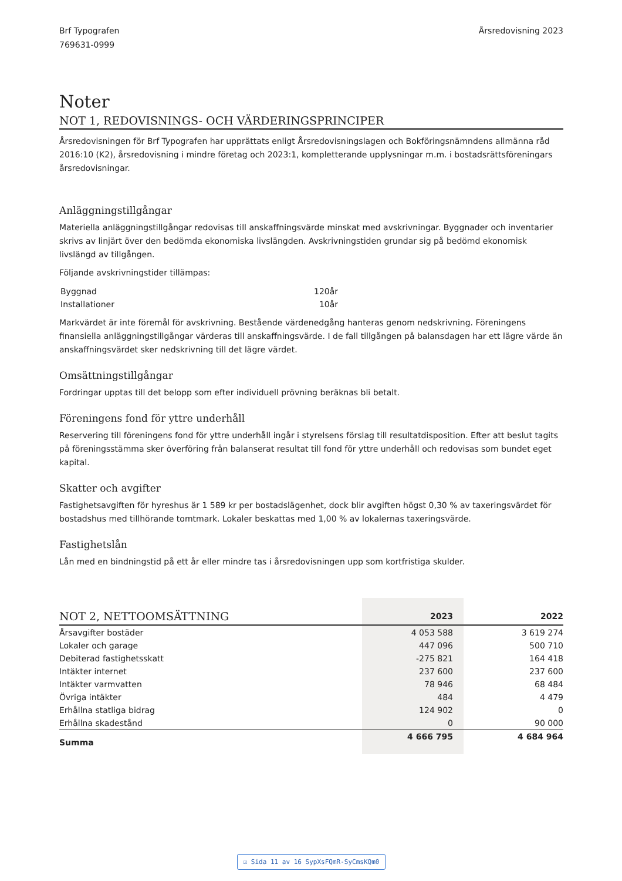Brf Typografen
769631-0999
Årsredovisning 2023
Noter
NOT 1, REDOVISNINGS- OCH VÄRDERINGSPRINCIPER
Årsredovisningen för Brf Typografen har upprättats enligt Årsredovisningslagen och Bokföringsnämndens allmänna råd 2016:10 (K2), årsredovisning i mindre företag och 2023:1, kompletterande upplysningar m.m. i bostadsrättsföreningars årsredovisningar.
Anläggningstillgångar
Materiella anläggningstillgångar redovisas till anskaffningsvärde minskat med avskrivningar. Byggnader och inventarier skrivs av linjärt över den bedömda ekonomiska livslängden. Avskrivningstiden grundar sig på bedömd ekonomisk livslängd av tillgången.
Följande avskrivningstider tillämpas:
| Byggnad | 120år |
| Installationer | 10år |
Markvärdet är inte föremål för avskrivning. Bestående värdenedgång hanteras genom nedskrivning. Föreningens finansiella anläggningstillgångar värderas till anskaffningsvärde. I de fall tillgången på balansdagen har ett lägre värde än anskaffningsvärdet sker nedskrivning till det lägre värdet.
Omsättningstillgångar
Fordringar upptas till det belopp som efter individuell prövning beräknas bli betalt.
Föreningens fond för yttre underhåll
Reservering till föreningens fond för yttre underhåll ingår i styrelsens förslag till resultatdisposition. Efter att beslut tagits på föreningsstämma sker överföring från balanserat resultat till fond för yttre underhåll och redovisas som bundet eget kapital.
Skatter och avgifter
Fastighetsavgiften för hyreshus är 1 589 kr per bostadslägenhet, dock blir avgiften högst 0,30 % av taxeringsvärdet för bostadshus med tillhörande tomtmark. Lokaler beskattas med 1,00 % av lokalernas taxeringsvärde.
Fastighetslån
Lån med en bindningstid på ett år eller mindre tas i årsredovisningen upp som kortfristiga skulder.
| NOT 2, NETTOOMSÄTTNING | 2023 | 2022 |
| --- | --- | --- |
| Årsavgifter bostäder | 4 053 588 | 3 619 274 |
| Lokaler och garage | 447 096 | 500 710 |
| Debiterad fastighetsskatt | -275 821 | 164 418 |
| Intäkter internet | 237 600 | 237 600 |
| Intäkter varmvatten | 78 946 | 68 484 |
| Övriga intäkter | 484 | 4 479 |
| Erhållna statliga bidrag | 124 902 | 0 |
| Erhållna skadestånd | 0 | 90 000 |
| Summa | 4 666 795 | 4 684 964 |
☑ Sida 11 av 16 SypXsFQmR-SyCmsKQm0